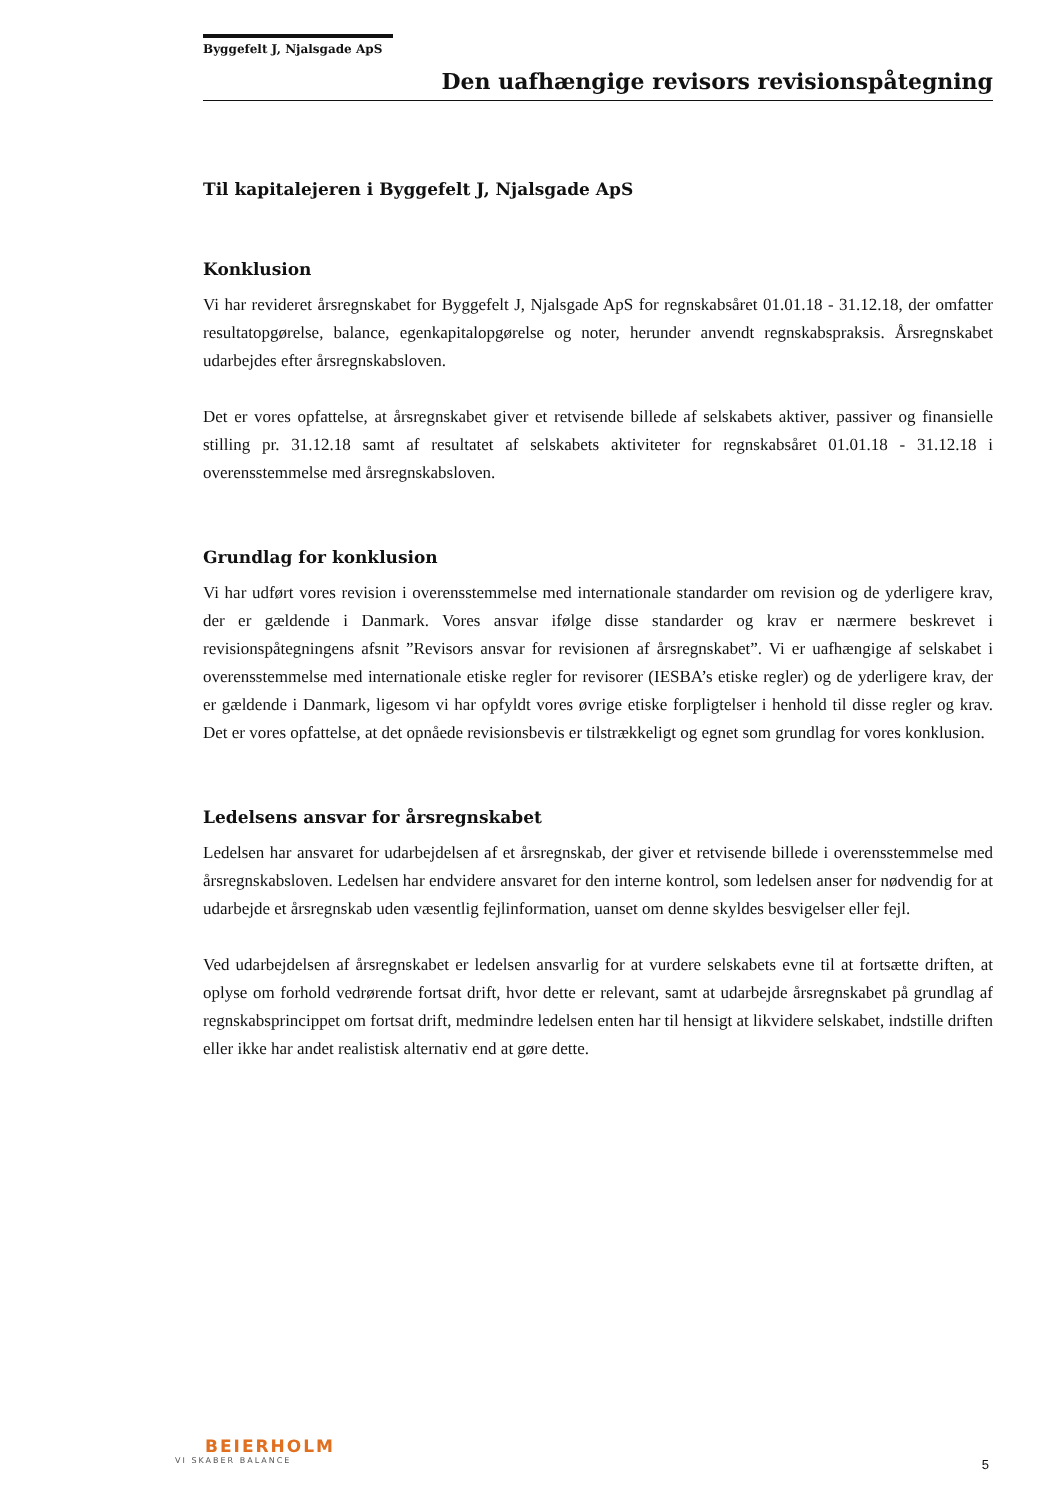Byggefelt J, Njalsgade ApS
Den uafhængige revisors revisionspåtegning
Til kapitalejeren i Byggefelt J, Njalsgade ApS
Konklusion
Vi har revideret årsregnskabet for Byggefelt J, Njalsgade ApS for regnskabsåret 01.01.18 - 31.12.18, der omfatter resultatopgørelse, balance, egenkapitalopgørelse og noter, herunder anvendt regnskabspraksis. Årsregnskabet udarbejdes efter årsregnskabsloven.
Det er vores opfattelse, at årsregnskabet giver et retvisende billede af selskabets aktiver, passiver og finansielle stilling pr. 31.12.18 samt af resultatet af selskabets aktiviteter for regnskabsåret 01.01.18 - 31.12.18 i overensstemmelse med årsregnskabsloven.
Grundlag for konklusion
Vi har udført vores revision i overensstemmelse med internationale standarder om revision og de yderligere krav, der er gældende i Danmark. Vores ansvar ifølge disse standarder og krav er nærmere beskrevet i revisionspåtegningens afsnit ”Revisors ansvar for revisionen af årsregnskabet”. Vi er uafhængige af selskabet i overensstemmelse med internationale etiske regler for revisorer (IESBA’s etiske regler) og de yderligere krav, der er gældende i Danmark, ligesom vi har opfyldt vores øvrige etiske forpligtelser i henhold til disse regler og krav. Det er vores opfattelse, at det opnåede revisionsbevis er tilstrækkeligt og egnet som grundlag for vores konklusion.
Ledelsens ansvar for årsregnskabet
Ledelsen har ansvaret for udarbejdelsen af et årsregnskab, der giver et retvisende billede i overensstemmelse med årsregnskabsloven. Ledelsen har endvidere ansvaret for den interne kontrol, som ledelsen anser for nødvendig for at udarbejde et årsregnskab uden væsentlig fejlinformation, uanset om denne skyldes besvigelser eller fejl.
Ved udarbejdelsen af årsregnskabet er ledelsen ansvarlig for at vurdere selskabets evne til at fortsætte driften, at oplyse om forhold vedrørende fortsat drift, hvor dette er relevant, samt at udarbejde årsregnskabet på grundlag af regnskabsprincippet om fortsat drift, medmindre ledelsen enten har til hensigt at likvidere selskabet, indstille driften eller ikke har andet realistisk alternativ end at gøre dette.
BEIERHOLM
VI SKABER BALANCE
5